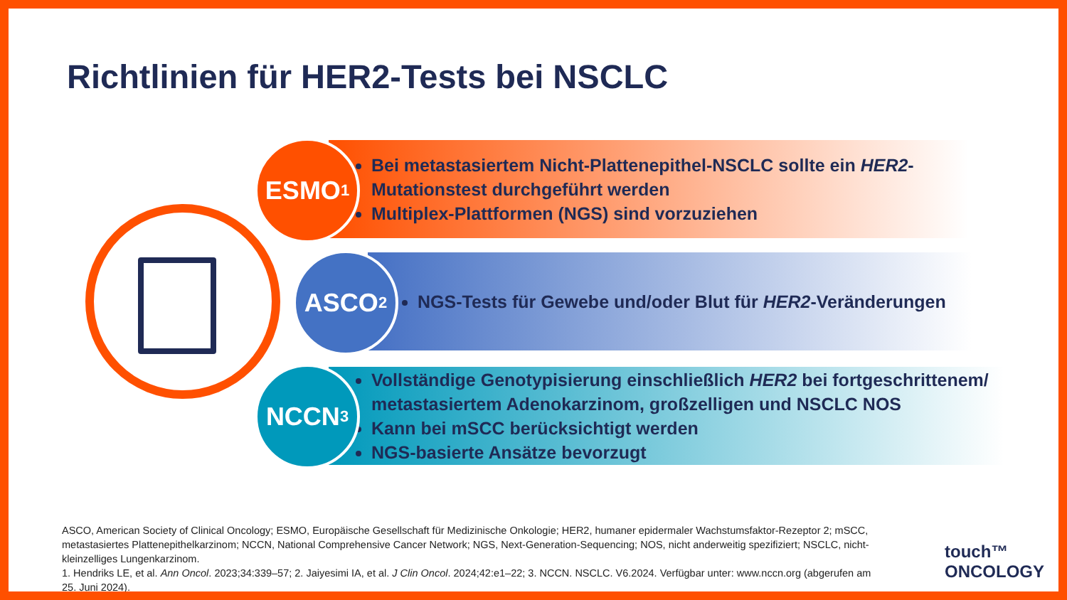Richtlinien für HER2-Tests bei NSCLC
Bei metastasiertem Nicht-Plattenepithel-NSCLC sollte ein HER2-Mutationstest durchgeführt werden
Multiplex-Plattformen (NGS) sind vorzuziehen
ESMO<sup>1</sup>
NGS-Tests für Gewebe und/oder Blut für HER2-Veränderungen
ASCO<sup>2</sup>
Vollständige Genotypisierung einschließlich HER2 bei fortgeschrittenem/ metastasiertem Adenokarzinom, großzelligen und NSCLC NOS
Kann bei mSCC berücksichtigt werden
NGS-basierte Ansätze bevorzugt
NCCN<sup>3</sup>
ASCO, American Society of Clinical Oncology; ESMO, Europäische Gesellschaft für Medizinische Onkologie; HER2, humaner epidermaler Wachstumsfaktor-Rezeptor 2; mSCC, metastasiertes Plattenepithelkarzinom; NCCN, National Comprehensive Cancer Network; NGS, Next-Generation-Sequencing; NOS, nicht anderweitig spezifiziert; NSCLC, nicht-kleinzelliges Lungenkarzinom.
1. Hendriks LE, et al. Ann Oncol. 2023;34:339–57; 2. Jaiyesimi IA, et al. J Clin Oncol. 2024;42:e1–22; 3. NCCN. NSCLC. V6.2024. Verfügbar unter: www.nccn.org (abgerufen am 25. Juni 2024).
touch™
ONCOLOGY